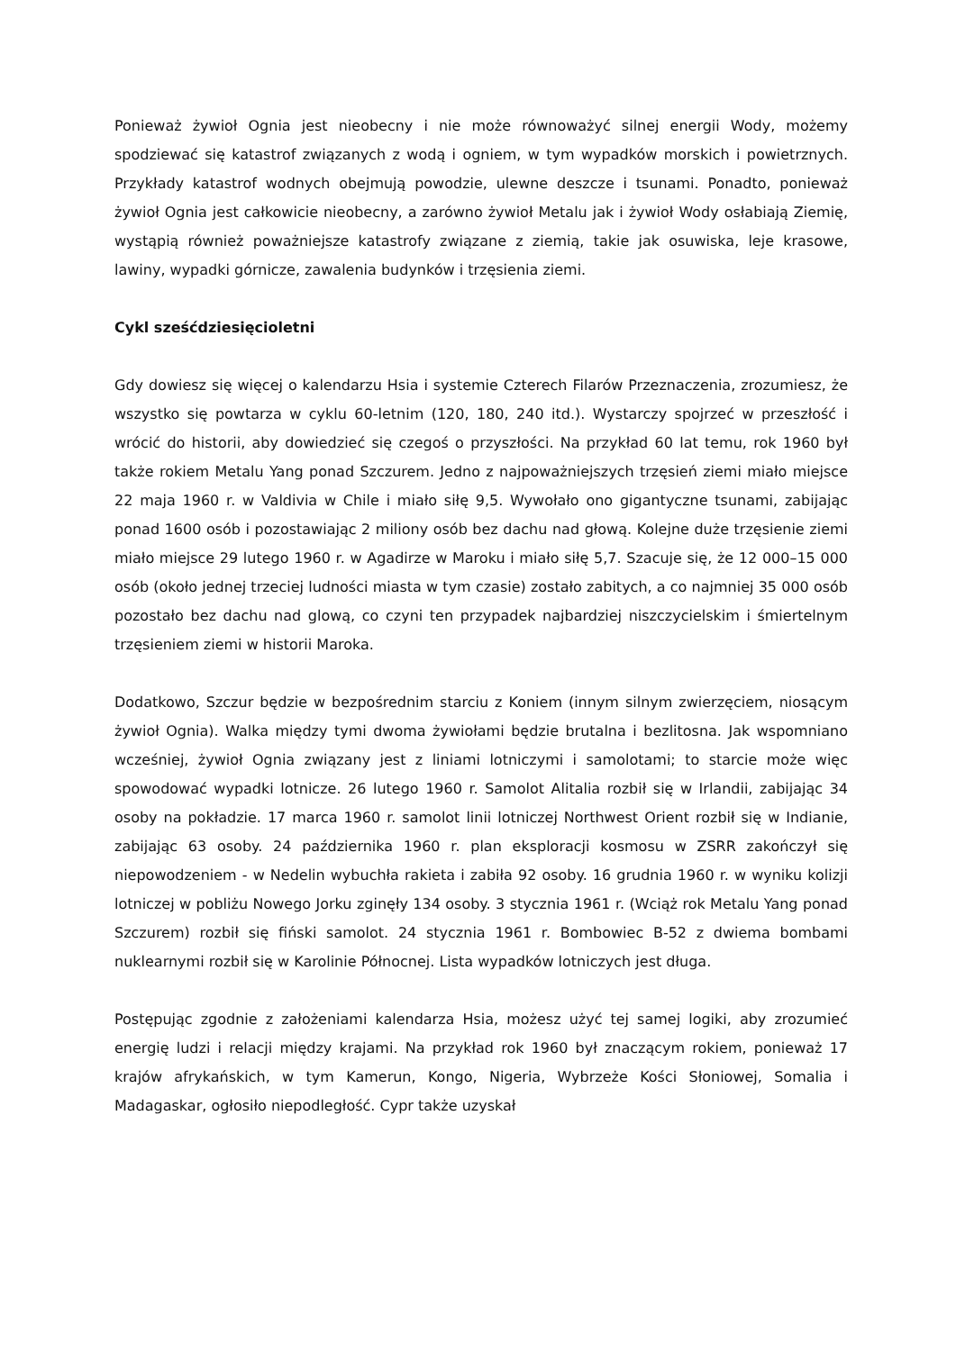Ponieważ żywioł Ognia jest nieobecny i nie może równoważyć silnej energii Wody, możemy spodziewać się katastrof związanych z wodą i ogniem, w tym wypadków morskich i powietrznych. Przykłady katastrof wodnych obejmują powodzie, ulewne deszcze i tsunami. Ponadto, ponieważ żywioł Ognia jest całkowicie nieobecny, a zarówno żywioł Metalu jak i żywioł Wody osłabiają Ziemię, wystąpią również poważniejsze katastrofy związane z ziemią, takie jak osuwiska, leje krasowe, lawiny, wypadki górnicze, zawalenia budynków i trzęsienia ziemi.
Cykl sześćdziesięcioletni
Gdy dowiesz się więcej o kalendarzu Hsia i systemie Czterech Filarów Przeznaczenia, zrozumiesz, że wszystko się powtarza w cyklu 60-letnim (120, 180, 240 itd.). Wystarczy spojrzeć w przeszłość i wrócić do historii, aby dowiedzieć się czegoś o przyszłości. Na przykład 60 lat temu, rok 1960 był także rokiem Metalu Yang ponad Szczurem. Jedno z najpoważniejszych trzęsień ziemi miało miejsce 22 maja 1960 r. w Valdivia w Chile i miało siłę 9,5. Wywołało ono gigantyczne tsunami, zabijając ponad 1600 osób i pozostawiając 2 miliony osób bez dachu nad głową. Kolejne duże trzęsienie ziemi miało miejsce 29 lutego 1960 r. w Agadirze w Maroku i miało siłę 5,7. Szacuje się, że 12 000–15 000 osób (około jednej trzeciej ludności miasta w tym czasie) zostało zabitych, a co najmniej 35 000 osób pozostało bez dachu nad glową, co czyni ten przypadek najbardziej niszczycielskim i śmiertelnym trzęsieniem ziemi w historii Maroka.
Dodatkowo, Szczur będzie w bezpośrednim starciu z Koniem (innym silnym zwierzęciem, niosącym żywioł Ognia). Walka między tymi dwoma żywiołami będzie brutalna i bezlitosna. Jak wspomniano wcześniej, żywioł Ognia związany jest z liniami lotniczymi i samolotami; to starcie może więc spowodować wypadki lotnicze. 26 lutego 1960 r. Samolot Alitalia rozbił się w Irlandii, zabijając 34 osoby na pokładzie. 17 marca 1960 r. samolot linii lotniczej Northwest Orient rozbił się w Indianie, zabijając 63 osoby. 24 października 1960 r. plan eksploracji kosmosu w ZSRR zakończył się niepowodzeniem - w Nedelin wybuchła rakieta i zabiła 92 osoby. 16 grudnia 1960 r. w wyniku kolizji lotniczej w pobliżu Nowego Jorku zginęły 134 osoby. 3 stycznia 1961 r. (Wciąż rok Metalu Yang ponad Szczurem) rozbił się fiński samolot. 24 stycznia 1961 r. Bombowiec B-52 z dwiema bombami nuklearnymi rozbił się w Karolinie Północnej. Lista wypadków lotniczych jest długa.
Postępując zgodnie z założeniami kalendarza Hsia, możesz użyć tej samej logiki, aby zrozumieć energię ludzi i relacji między krajami. Na przykład rok 1960 był znaczącym rokiem, ponieważ 17 krajów afrykańskich, w tym Kamerun, Kongo, Nigeria, Wybrzeże Kości Słoniowej, Somalia i Madagaskar, ogłosiło niepodległość. Cypr także uzyskał